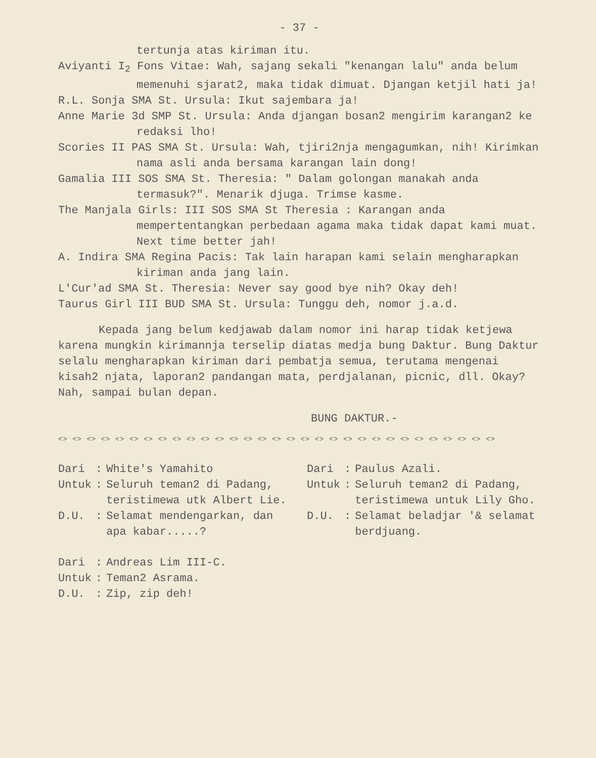- 37 -
tertunja atas kiriman itu.
Aviyanti I<sub>2</sub> Fons Vitae: Wah, sajang sekali "kenangan lalu" anda belum memenuhi sjarat2, maka tidak dimuat. Djangan ketjil hati ja!
R.L. Sonja SMA St. Ursula: Ikut sajembara ja!
Anne Marie 3d SMP St. Ursula: Anda djangan bosan2 mengirim karangan2 ke redaksi lho!
Scories II PAS SMA St. Ursula: Wah, tjiri2nja mengagumkan, nih! Kirimkan nama asli anda bersama karangan lain dong!
Gamalia III SOS SMA St. Theresia: " Dalam golongan manakah anda termasuk?". Menarik djuga. Trimse kasme.
The Manjala Girls: III SOS SMA St Theresia : Karangan anda mempertentangkan perbedaan agama maka tidak dapat kami muat. Next time better jah!
A. Indira SMA Regina Pacis: Tak lain harapan kami selain mengharapkan kiriman anda jang lain.
L'Cur'ad SMA St. Theresia: Never say good bye nih? Okay deh!
Taurus Girl III BUD SMA St. Ursula: Tunggu deh, nomor j.a.d.
Kepada jang belum kedjawab dalam nomor ini harap tidak ketjewa karena mungkin kirimannja terselip diatas medja bung Daktur. Bung Daktur selalu mengharapkan kiriman dari pembatja semua, terutama mengenai kisah2 njata, laporan2 pandangan mata, perdjalanan, picnic, dll. Okay? Nah, sampai bulan depan.
BUNG DAKTUR.-
<> <> <> <> <> <> <> <> <> <> <> <> <> <> <> <> <> <> <> <> <> <> <> <> <> <> <> <> <> <> <>
| Dari | : | White's Yamahito |
| Untuk | : | Seluruh teman2 di Padang, teristimewa utk Albert Lie. |
| D.U. | : | Selamat mendengarkan, dan apa kabar.....? |
| Dari | : | Paulus Azali. |
| Untuk | : | Seluruh teman2 di Padang, teristimewa untuk Lily Gho. |
| D.U. | : | Selamat beladjar '& selamat berdjuang. |
| Dari | : | Andreas Lim III-C. |
| Untuk | : | Teman2 Asrama. |
| D.U. | : | Zip, zip deh! |